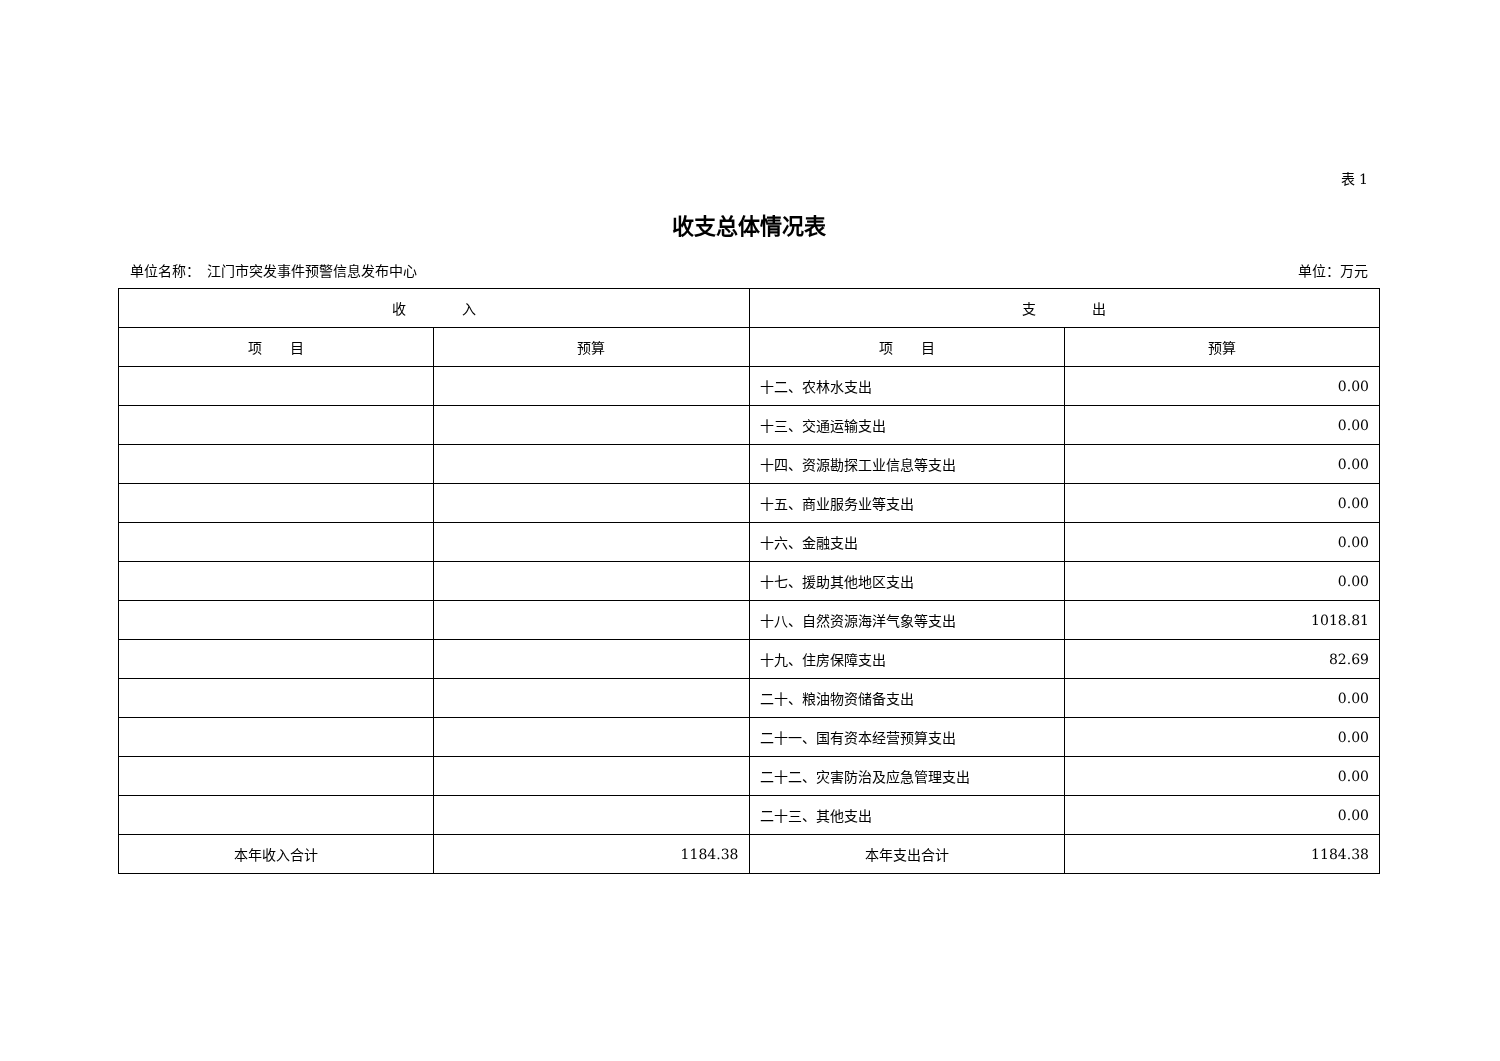表 1
收支总体情况表
单位名称：　江门市突发事件预警信息发布中心 单位：万元
| 收 入 | | 支 出 | |
| --- | --- | --- | --- |
| 项 目 | 预算 | 项 目 | 预算 |
| | | 十二、农林水支出 | 0.00 |
| | | 十三、交通运输支出 | 0.00 |
| | | 十四、资源勘探工业信息等支出 | 0.00 |
| | | 十五、商业服务业等支出 | 0.00 |
| | | 十六、金融支出 | 0.00 |
| | | 十七、援助其他地区支出 | 0.00 |
| | | 十八、自然资源海洋气象等支出 | 1018.81 |
| | | 十九、住房保障支出 | 82.69 |
| | | 二十、粮油物资储备支出 | 0.00 |
| | | 二十一、国有资本经营预算支出 | 0.00 |
| | | 二十二、灾害防治及应急管理支出 | 0.00 |
| | | 二十三、其他支出 | 0.00 |
| 本年收入合计 | 1184.38 | 本年支出合计 | 1184.38 |